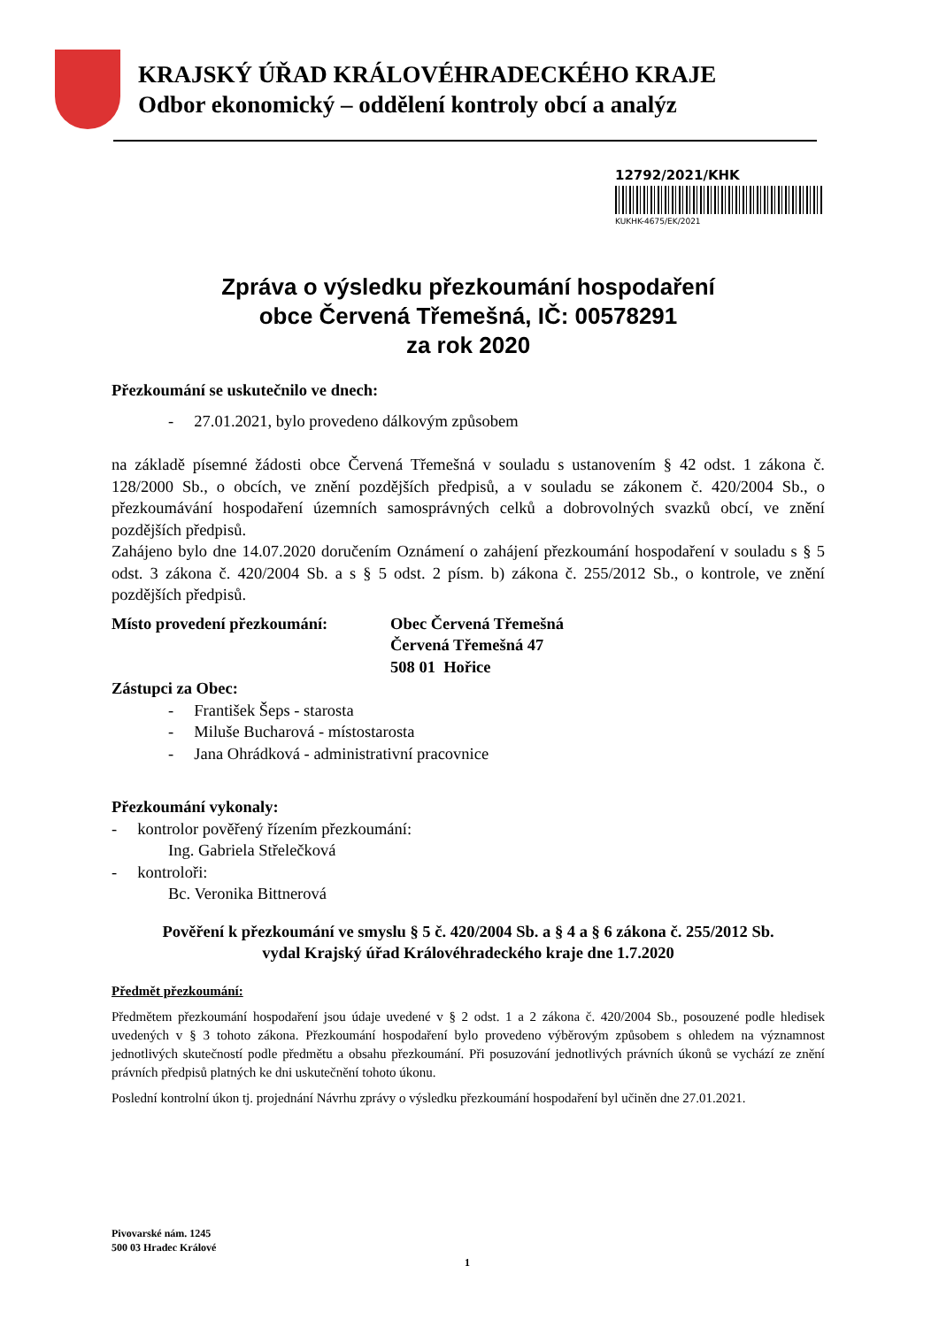KRAJSKÝ ÚŘAD KRÁLOVÉHRADECKÉHO KRAJE
Odbor ekonomický – oddělení kontroly obcí a analýz
12792/2021/KHK
KUKHK-4675/EK/2021
Zpráva o výsledku přezkoumání hospodaření
obce Červená Třemešná, IČ: 00578291
za rok 2020
Přezkoumání se uskutečnilo ve dnech:
- 27.01.2021, bylo provedeno dálkovým způsobem
na základě písemné žádosti obce Červená Třemešná v souladu s ustanovením § 42 odst. 1 zákona č. 128/2000 Sb., o obcích, ve znění pozdějších předpisů, a v souladu se zákonem č. 420/2004 Sb., o přezkoumávání hospodaření územních samosprávných celků a dobrovolných svazků obcí, ve znění pozdějších předpisů.
Zahájeno bylo dne 14.07.2020 doručením Oznámení o zahájení přezkoumání hospodaření v souladu s § 5 odst. 3 zákona č. 420/2004 Sb. a s § 5 odst. 2 písm. b) zákona č. 255/2012 Sb., o kontrole, ve znění pozdějších předpisů.
Místo provedení přezkoumání: Obec Červená Třemešná
Červená Třemešná 47
508 01 Hořice
Zástupci za Obec:
- František Šeps - starosta
- Miluše Bucharová - místostarosta
- Jana Ohrádková - administrativní pracovnice
Přezkoumání vykonaly:
- kontrolor pověřený řízením přezkoumání:
Ing. Gabriela Střelečková
- kontroloři:
Bc. Veronika Bittnerová
Pověření k přezkoumání ve smyslu § 5 č. 420/2004 Sb. a § 4 a § 6 zákona č. 255/2012 Sb.
vydal Krajský úřad Královéhradeckého kraje dne 1.7.2020
Předmět přezkoumání:
Předmětem přezkoumání hospodaření jsou údaje uvedené v § 2 odst. 1 a 2 zákona č. 420/2004 Sb., posouzené podle hledisek uvedených v § 3 tohoto zákona. Přezkoumání hospodaření bylo provedeno výběrovým způsobem s ohledem na významnost jednotlivých skutečností podle předmětu a obsahu přezkoumání. Při posuzování jednotlivých právních úkonů se vychází ze znění právních předpisů platných ke dni uskutečnění tohoto úkonu.
Poslední kontrolní úkon tj. projednání Návrhu zprávy o výsledku přezkoumání hospodaření byl učiněn dne 27.01.2021.
Pivovarské nám. 1245
500 03 Hradec Králové
1